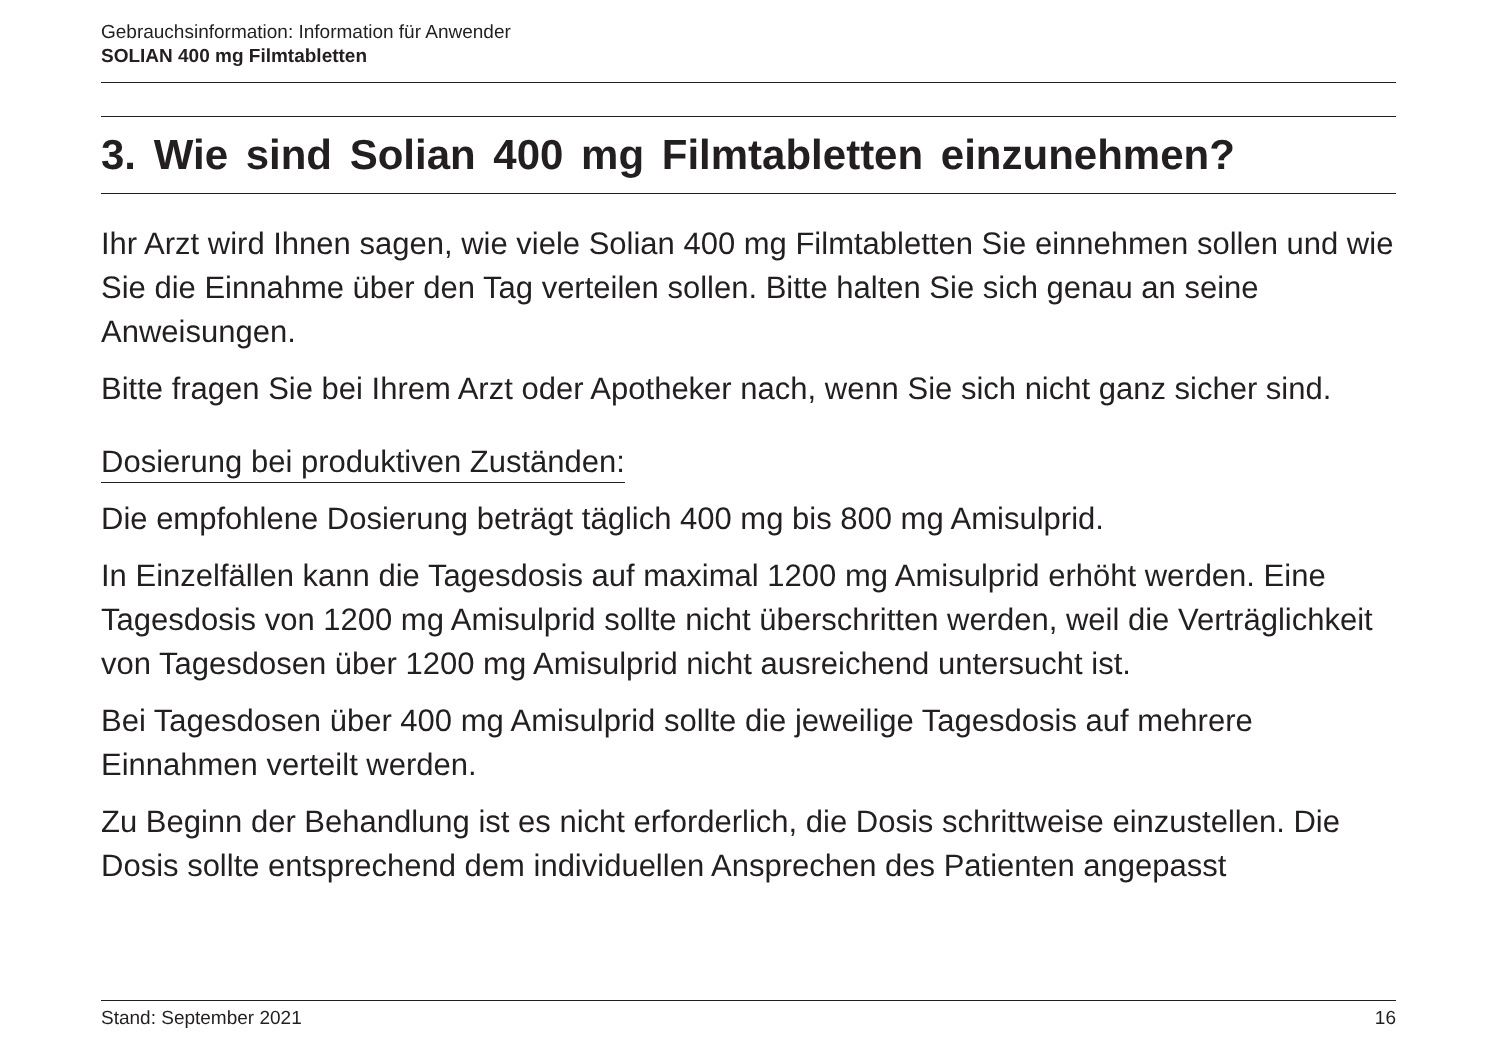Gebrauchsinformation: Information für Anwender
SOLIAN 400 mg Filmtabletten
3. Wie sind Solian 400 mg Filmtabletten einzunehmen?
Ihr Arzt wird Ihnen sagen, wie viele Solian 400 mg Filmtabletten Sie einnehmen sollen und wie Sie die Einnahme über den Tag verteilen sollen. Bitte halten Sie sich genau an seine Anweisungen.
Bitte fragen Sie bei Ihrem Arzt oder Apotheker nach, wenn Sie sich nicht ganz sicher sind.
Dosierung bei produktiven Zuständen:
Die empfohlene Dosierung beträgt täglich 400 mg bis 800 mg Amisulprid.
In Einzelfällen kann die Tagesdosis auf maximal 1200 mg Amisulprid erhöht werden. Eine Tagesdosis von 1200 mg Amisulprid sollte nicht überschritten werden, weil die Verträglichkeit von Tagesdosen über 1200 mg Amisulprid nicht ausreichend untersucht ist.
Bei Tagesdosen über 400 mg Amisulprid sollte die jeweilige Tagesdosis auf mehrere Einnahmen verteilt werden.
Zu Beginn der Behandlung ist es nicht erforderlich, die Dosis schrittweise einzustellen. Die Dosis sollte entsprechend dem individuellen Ansprechen des Patienten angepasst
Stand: September 2021 16